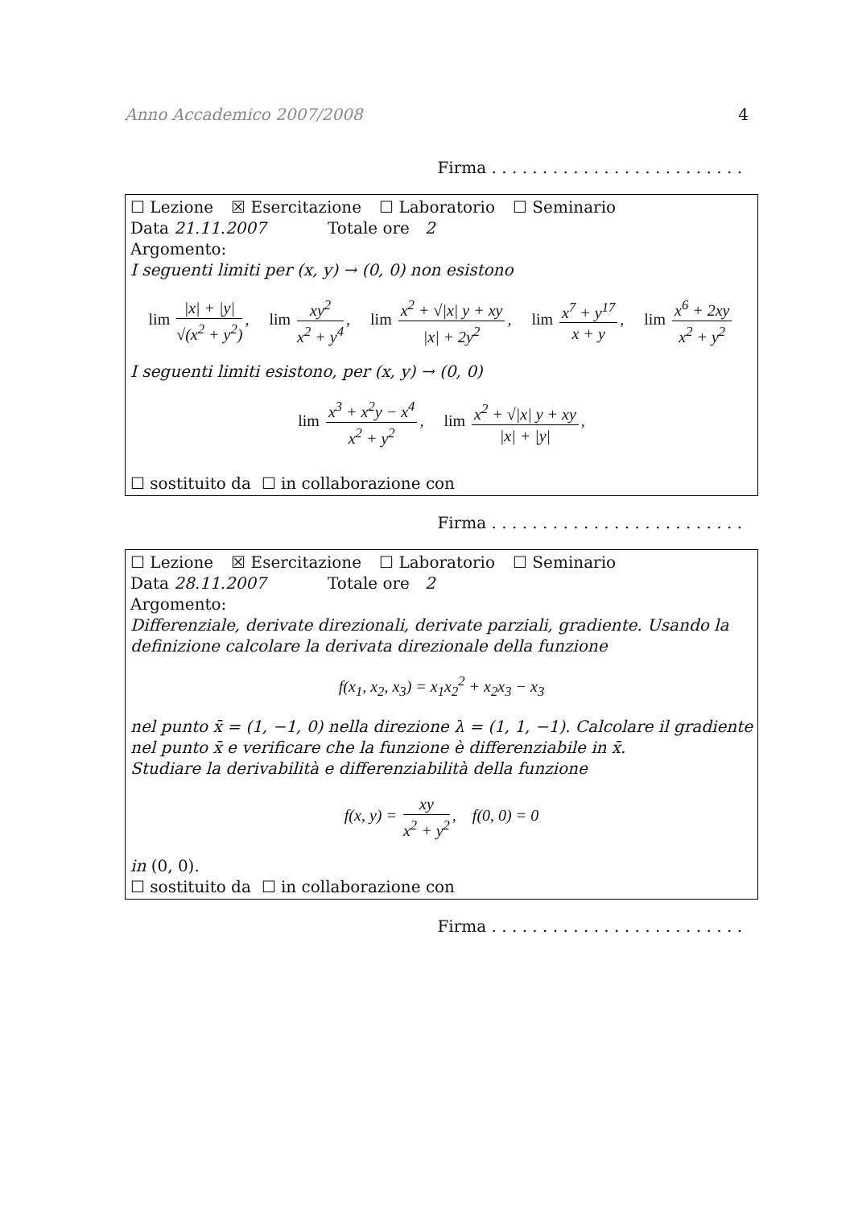Anno Accademico 2007/2008 4
Firma . . . . . . . . . . . . . . . . . . . . . . . . .
☐ Lezione ☒ Esercitazione ☐ Laboratorio ☐ Seminario
Data 21.11.2007 Totale ore 2
Argomento:
I seguenti limiti per (x, y) → (0, 0) non esistono
lim |x| + |y| √(x<sup>2</sup> + y<sup>2</sup>), lim xy<sup>2</sup> x<sup>2</sup> + y<sup>4</sup>, lim x<sup>2</sup> + √|x| y + xy |x| + 2y<sup>2</sup>, lim x<sup>7</sup> + y<sup>17</sup> x + y, lim x<sup>6</sup> + 2xy x<sup>2</sup> + y<sup>2</sup>
I seguenti limiti esistono, per (x, y) → (0, 0)
lim x<sup>3</sup> + x<sup>2</sup>y − x<sup>4</sup> x<sup>2</sup> + y<sup>2</sup>, lim x<sup>2</sup> + √|x| y + xy |x| + |y|,
☐ sostituito da ☐ in collaborazione con
Firma . . . . . . . . . . . . . . . . . . . . . . . . .
☐ Lezione ☒ Esercitazione ☐ Laboratorio ☐ Seminario
Data 28.11.2007 Totale ore 2
Argomento:
Differenziale, derivate direzionali, derivate parziali, gradiente. Usando la definizione calcolare la derivata direzionale della funzione
f(x<sub>1</sub>, x<sub>2</sub>, x<sub>3</sub>) = x<sub>1</sub>x<sub>2</sub><sup>2</sup> + x<sub>2</sub>x<sub>3</sub> − x<sub>3</sub>
nel punto x̄ = (1, −1, 0) nella direzione λ = (1, 1, −1). Calcolare il gradiente nel punto x̄ e verificare che la funzione è differenziabile in x̄.
Studiare la derivabilità e differenziabilità della funzione
f(x, y) = xy x<sup>2</sup> + y<sup>2</sup>, f(0, 0) = 0
in (0, 0).
☐ sostituito da ☐ in collaborazione con
Firma . . . . . . . . . . . . . . . . . . . . . . . . .